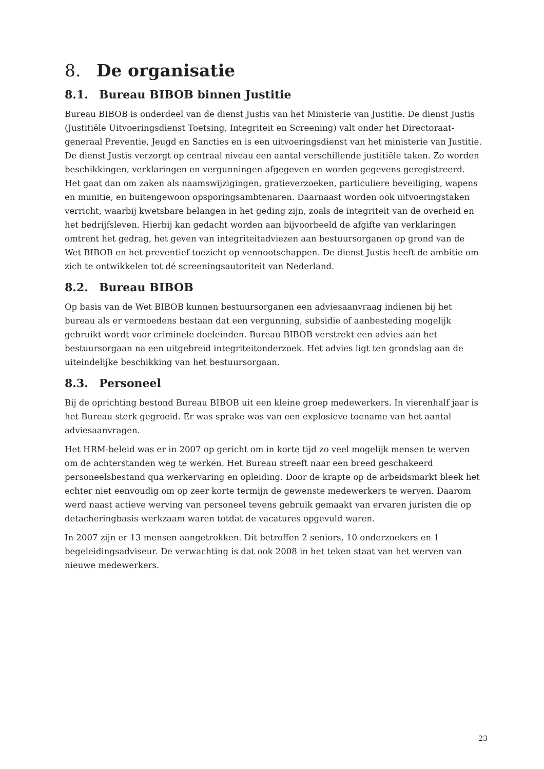8. De organisatie
8.1. Bureau BIBOB binnen Justitie
Bureau BIBOB is onderdeel van de dienst Justis van het Ministerie van Justitie. De dienst Justis (Justitiële Uitvoeringsdienst Toetsing, Integriteit en Screening) valt onder het Directoraat-generaal Preventie, Jeugd en Sancties en is een uitvoeringsdienst van het ministerie van Justitie. De dienst Justis verzorgt op centraal niveau een aantal verschillende justitiële taken. Zo worden beschikkingen, verklaringen en vergunningen afgegeven en worden gegevens geregistreerd. Het gaat dan om zaken als naamswijzigingen, gratieverzoeken, particuliere beveiliging, wapens en munitie, en buitengewoon opsporingsambtenaren. Daarnaast worden ook uitvoeringstaken verricht, waarbij kwetsbare belangen in het geding zijn, zoals de integriteit van de overheid en het bedrijfsleven. Hierbij kan gedacht worden aan bijvoorbeeld de afgifte van verklaringen omtrent het gedrag, het geven van integriteitadviezen aan bestuursorganen op grond van de Wet BIBOB en het preventief toezicht op vennootschappen. De dienst Justis heeft de ambitie om zich te ontwikkelen tot dé screeningsautoriteit van Nederland.
8.2. Bureau BIBOB
Op basis van de Wet BIBOB kunnen bestuursorganen een adviesaanvraag indienen bij het bureau als er vermoedens bestaan dat een vergunning, subsidie of aanbesteding mogelijk gebruikt wordt voor criminele doeleinden. Bureau BIBOB verstrekt een advies aan het bestuursorgaan na een uitgebreid integriteitonderzoek. Het advies ligt ten grondslag aan de uiteindelijke beschikking van het bestuursorgaan.
8.3. Personeel
Bij de oprichting bestond Bureau BIBOB uit een kleine groep medewerkers. In vierenhalf jaar is het Bureau sterk gegroeid. Er was sprake was van een explosieve toename van het aantal adviesaanvragen.
Het HRM-beleid was er in 2007 op gericht om in korte tijd zo veel mogelijk mensen te werven om de achterstanden weg te werken. Het Bureau streeft naar een breed geschakeerd personeelsbestand qua werkervaring en opleiding. Door de krapte op de arbeidsmarkt bleek het echter niet eenvoudig om op zeer korte termijn de gewenste medewerkers te werven. Daarom werd naast actieve werving van personeel tevens gebruik gemaakt van ervaren juristen die op detacheringbasis werkzaam waren totdat de vacatures opgevuld waren.
In 2007 zijn er 13 mensen aangetrokken. Dit betroffen 2 seniors, 10 onderzoekers en 1 begeleidingsadviseur. De verwachting is dat ook 2008 in het teken staat van het werven van nieuwe medewerkers.
23